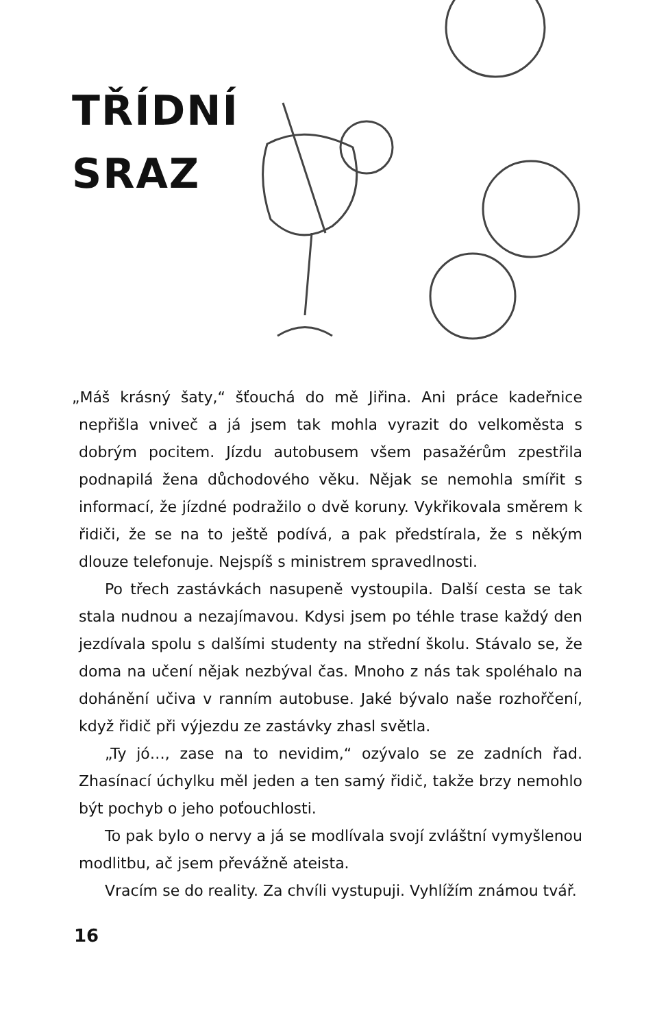TŘÍDNÍ SRAZ
„Máš krásný šaty,“ šťouchá do mě Jiřina. Ani práce kadeřnice nepřišla vniveč a já jsem tak mohla vyrazit do velkoměsta s dobrým pocitem. Jízdu autobusem všem pasažérům zpestřila podnapilá žena důchodového věku. Nějak se nemohla smířit s informací, že jízdné podražilo o dvě koruny. Vykřikovala směrem k řidiči, že se na to ještě podívá, a pak předstírala, že s někým dlouze telefonuje. Nejspíš s ministrem spravedlnosti.
Po třech zastávkách nasupeně vystoupila. Další cesta se tak stala nudnou a nezajímavou. Kdysi jsem po téhle trase každý den jezdívala spolu s dalšími studenty na střední školu. Stávalo se, že doma na učení nějak nezbýval čas. Mnoho z nás tak spoléhalo na dohánění učiva v ranním autobuse. Jaké bývalo naše rozhořčení, když řidič při výjezdu ze zastávky zhasl světla.
„Ty jó…, zase na to nevidim,“ ozývalo se ze zadních řad. Zhasínací úchylku měl jeden a ten samý řidič, takže brzy nemohlo být pochyb o jeho poťouchlosti.
To pak bylo o nervy a já se modlívala svojí zvláštní vymyšlenou modlitbu, ač jsem převážně ateista.
Vracím se do reality. Za chvíli vystupuji. Vyhlížím známou tvář.
16